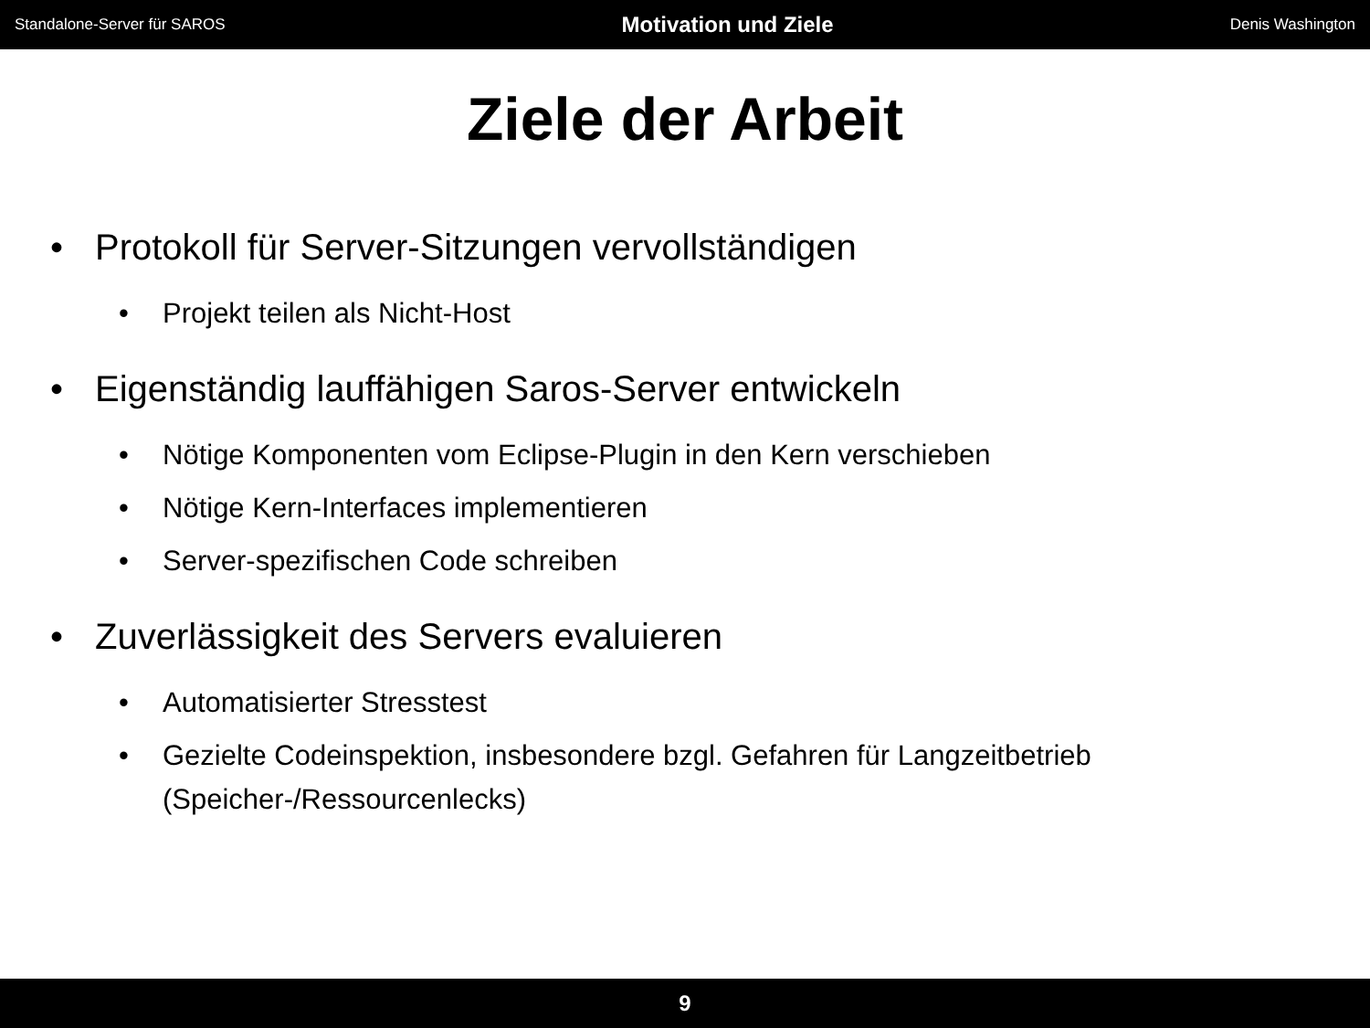Standalone-Server für SAROS Motivation und Ziele Denis Washington
Ziele der Arbeit
• Protokoll für Server-Sitzungen vervollständigen
• Projekt teilen als Nicht-Host
• Eigenständig lauffähigen Saros-Server entwickeln
• Nötige Komponenten vom Eclipse-Plugin in den Kern verschieben
• Nötige Kern-Interfaces implementieren
• Server-spezifischen Code schreiben
• Zuverlässigkeit des Servers evaluieren
• Automatisierter Stresstest
• Gezielte Codeinspektion, insbesondere bzgl. Gefahren für Langzeitbetrieb (Speicher-/Ressourcenlecks)
9